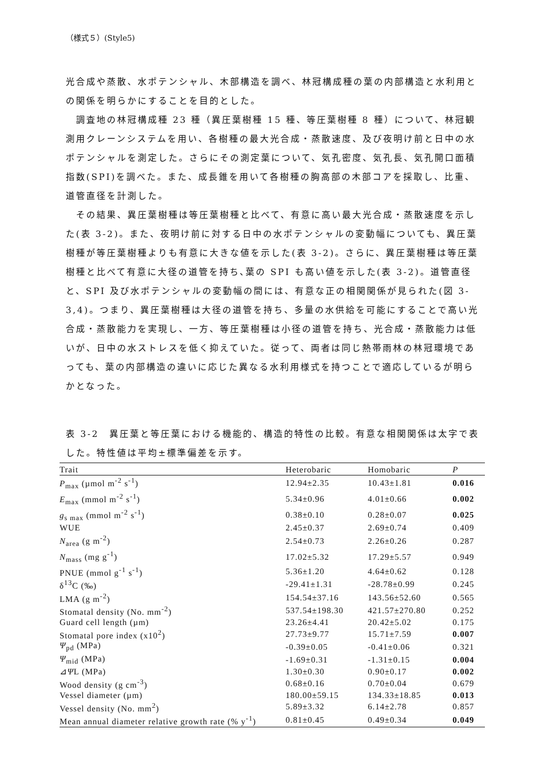（様式５）(Style5)
光合成や蒸散、水ポテンシャル、木部構造を調べ、林冠構成種の葉の内部構造と水利用との関係を明らかにすることを目的とした。
調査地の林冠構成種 23 種（異圧葉樹種 15 種、等圧葉樹種 8 種）について、林冠観測用クレーンシステムを用い、各樹種の最大光合成・蒸散速度、及び夜明け前と日中の水ポテンシャルを測定した。さらにその測定葉について、気孔密度、気孔長、気孔開口面積指数(SPI)を調べた。また、成長錐を用いて各樹種の胸高部の木部コアを採取し、比重、道管直径を計測した。
その結果、異圧葉樹種は等圧葉樹種と比べて、有意に高い最大光合成・蒸散速度を示した(表 3-2)。また、夜明け前に対する日中の水ポテンシャルの変動幅についても、異圧葉樹種が等圧葉樹種よりも有意に大きな値を示した(表 3-2)。さらに、異圧葉樹種は等圧葉樹種と比べて有意に大径の道管を持ち､葉の SPI も高い値を示した(表 3-2)。道管直径と、SPI 及び水ポテンシャルの変動幅の間には、有意な正の相関関係が見られた(図 3-3,4)。つまり、異圧葉樹種は大径の道管を持ち、多量の水供給を可能にすることで高い光合成・蒸散能力を実現し、一方、等圧葉樹種は小径の道管を持ち、光合成・蒸散能力は低いが、日中の水ストレスを低く抑えていた。従って、両者は同じ熱帯雨林の林冠環境であっても、葉の内部構造の違いに応じた異なる水利用様式を持つことで適応しているが明らかとなった。
表 3-2　異圧葉と等圧葉における機能的、構造的特性の比較。有意な相関関係は太字で表した。特性値は平均±標準偏差を示す。
| Trait | Heterobaric | Homobaric | P |
| --- | --- | --- | --- |
| P<sub>max</sub> (µmol m<sup>-2</sup> s<sup>-1</sup>) | 12.94±2.35 | 10.43±1.81 | 0.016 |
| E<sub>max</sub> (mmol m<sup>-2</sup> s<sup>-1</sup>) | 5.34±0.96 | 4.01±0.66 | 0.002 |
| g<sub>s max</sub> (mmol m<sup>-2</sup> s<sup>-1</sup>) | 0.38±0.10 | 0.28±0.07 | 0.025 |
| WUE | 2.45±0.37 | 2.69±0.74 | 0.409 |
| N<sub>area</sub> (g m<sup>-2</sup>) | 2.54±0.73 | 2.26±0.26 | 0.287 |
| N<sub>mass</sub> (mg g<sup>-1</sup>) | 17.02±5.32 | 17.29±5.57 | 0.949 |
| PNUE (mmol g<sup>-1</sup> s<sup>-1</sup>) | 5.36±1.20 | 4.64±0.62 | 0.128 |
| δ<sup>13</sup>C (‰) | -29.41±1.31 | -28.78±0.99 | 0.245 |
| LMA (g m<sup>-2</sup>) | 154.54±37.16 | 143.56±52.60 | 0.565 |
| Stomatal density (No. mm<sup>-2</sup>) | 537.54±198.30 | 421.57±270.80 | 0.252 |
| Guard cell length (µm) | 23.26±4.41 | 20.42±5.02 | 0.175 |
| Stomatal pore index (x10<sup>2</sup>) | 27.73±9.77 | 15.71±7.59 | 0.007 |
| Ψ<sub>pd</sub> (MPa) | -0.39±0.05 | -0.41±0.06 | 0.321 |
| Ψ<sub>mid</sub> (MPa) | -1.69±0.31 | -1.31±0.15 | 0.004 |
| ⊿ Ψ L (MPa) | 1.30±0.30 | 0.90±0.17 | 0.002 |
| Wood density (g cm<sup>-3</sup>) | 0.68±0.16 | 0.70±0.04 | 0.679 |
| Vessel diameter (µm) | 180.00±59.15 | 134.33±18.85 | 0.013 |
| Vessel density (No. mm<sup>2</sup>) | 5.89±3.32 | 6.14±2.78 | 0.857 |
| Mean annual diameter relative growth rate (% y<sup>-1</sup>) | 0.81±0.45 | 0.49±0.34 | 0.049 |